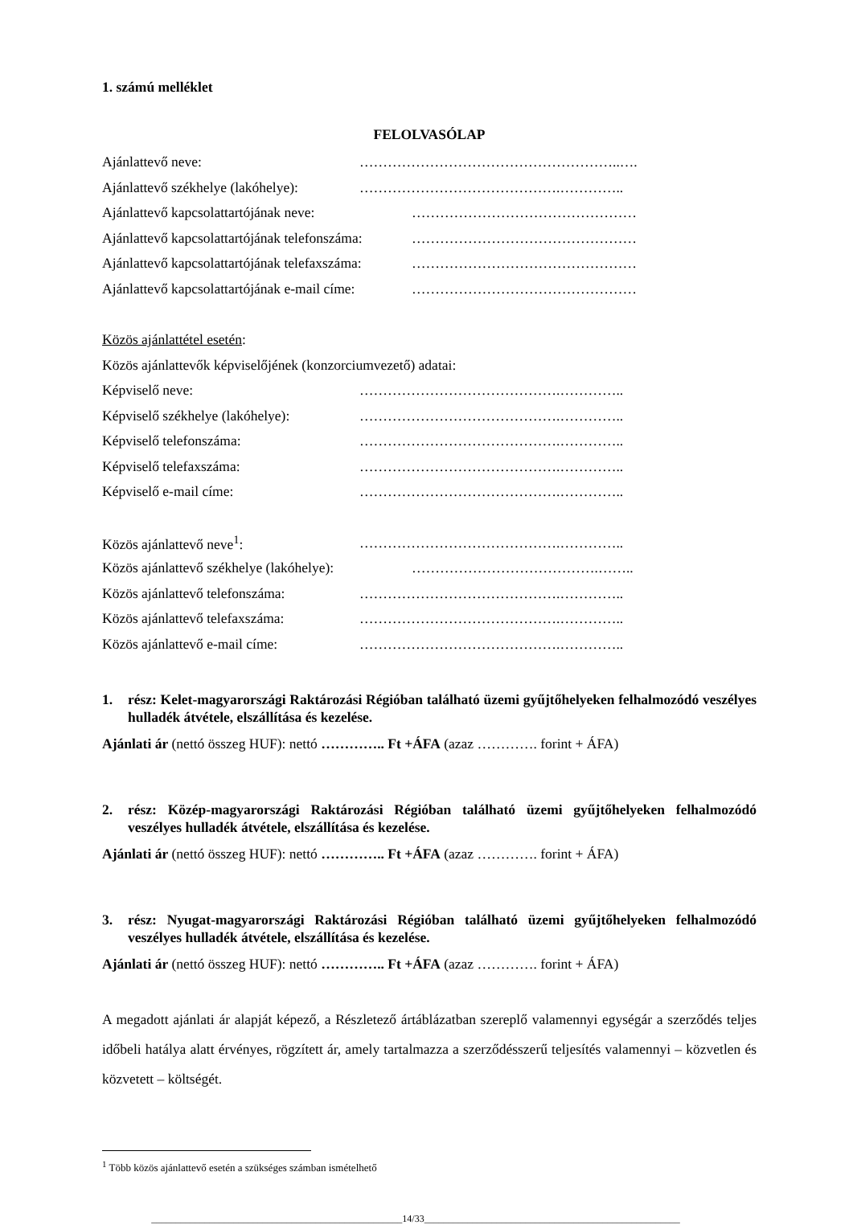1. számú melléklet
FELOLVASÓLAP
Ajánlattevő neve: ………………………………………………..….
Ajánlattevő székhelye (lakóhelye): …………………………………….…………..
Ajánlattevő kapcsolattartójának neve: …………………………………………
Ajánlattevő kapcsolattartójának telefonszáma: …………………………………………
Ajánlattevő kapcsolattartójának telefaxszáma: …………………………………………
Ajánlattevő kapcsolattartójának e-mail címe: …………………………………………
Közös ajánlattétel esetén:
Közös ajánlattevők képviselőjének (konzorciumvezető) adatai:
Képviselő neve: …………………………………….…………..
Képviselő székhelye (lakóhelye): …………………………………….…………..
Képviselő telefonszáma: …………………………………….…………..
Képviselő telefaxszáma: …………………………………….…………..
Képviselő e-mail címe: …………………………………….…………..
Közös ajánlattevő neve<sup>1</sup>: …………………………………….…………..
Közös ajánlattevő székhelye (lakóhelye): ………………………………….……..
Közös ajánlattevő telefonszáma: …………………………………….…………..
Közös ajánlattevő telefaxszáma: …………………………………….…………..
Közös ajánlattevő e-mail címe: …………………………………….…………..
1. rész: Kelet-magyarországi Raktározási Régióban található üzemi gyűjtőhelyeken felhalmozódó veszélyes hulladék átvétele, elszállítása és kezelése.
Ajánlati ár (nettó összeg HUF): nettó ………….. Ft +ÁFA (azaz …………. forint + ÁFA)
2. rész: Közép-magyarországi Raktározási Régióban található üzemi gyűjtőhelyeken felhalmozódó veszélyes hulladék átvétele, elszállítása és kezelése.
Ajánlati ár (nettó összeg HUF): nettó ………….. Ft +ÁFA (azaz …………. forint + ÁFA)
3. rész: Nyugat-magyarországi Raktározási Régióban található üzemi gyűjtőhelyeken felhalmozódó veszélyes hulladék átvétele, elszállítása és kezelése.
Ajánlati ár (nettó összeg HUF): nettó ………….. Ft +ÁFA (azaz …………. forint + ÁFA)
A megadott ajánlati ár alapját képező, a Részletező ártáblázatban szereplő valamennyi egységár a szerződés teljes időbeli hatálya alatt érvényes, rögzített ár, amely tartalmazza a szerződésszerű teljesítés valamennyi – közvetlen és közvetett – költségét.
<sup>1</sup> Több közös ajánlattevő esetén a szükséges számban ismételhető
____________________________________________________14/33_____________________________________________________